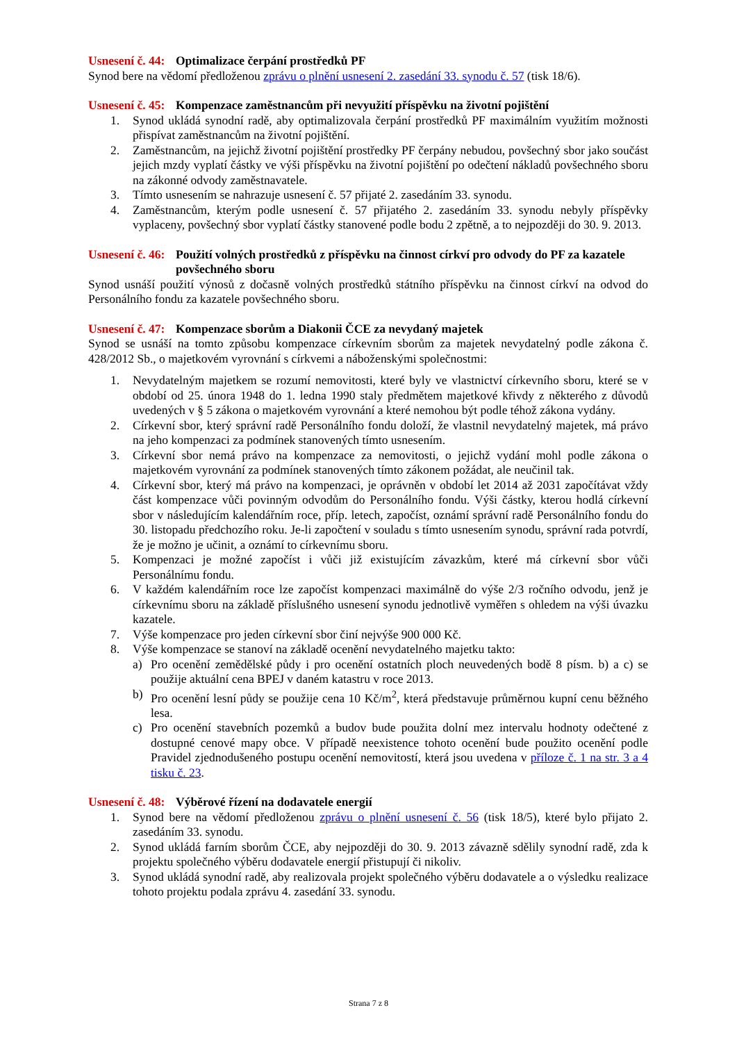Usnesení č. 44: Optimalizace čerpání prostředků PF
Synod bere na vědomí předloženou zprávu o plnění usnesení 2. zasedání 33. synodu č. 57 (tisk 18/6).
Usnesení č. 45: Kompenzace zaměstnancům při nevyužití příspěvku na životní pojištění
1. Synod ukládá synodní radě, aby optimalizovala čerpání prostředků PF maximálním využitím možnosti přispívat zaměstnancům na životní pojištění.
2. Zaměstnancům, na jejichž životní pojištění prostředky PF čerpány nebudou, povšechný sbor jako součást jejich mzdy vyplatí částky ve výši příspěvku na životní pojištění po odečtení nákladů povšechného sboru na zákonné odvody zaměstnavatele.
3. Tímto usnesením se nahrazuje usnesení č. 57 přijaté 2. zasedáním 33. synodu.
4. Zaměstnancům, kterým podle usnesení č. 57 přijatého 2. zasedáním 33. synodu nebyly příspěvky vyplaceny, povšechný sbor vyplatí částky stanovené podle bodu 2 zpětně, a to nejpozději do 30. 9. 2013.
Usnesení č. 46: Použití volných prostředků z příspěvku na činnost církví pro odvody do PF za kazatele povšechného sboru
Synod usnáší použití výnosů z dočasně volných prostředků státního příspěvku na činnost církví na odvod do Personálního fondu za kazatele povšechného sboru.
Usnesení č. 47: Kompenzace sborům a Diakonii ČCE za nevydaný majetek
Synod se usnáší na tomto způsobu kompenzace církevním sborům za majetek nevydatelný podle zákona č. 428/2012 Sb., o majetkovém vyrovnání s církvemi a náboženskými společnostmi:
1. Nevydatelným majetkem se rozumí nemovitosti, které byly ve vlastnictví církevního sboru, které se v období od 25. února 1948 do 1. ledna 1990 staly předmětem majetkové křivdy z některého z důvodů uvedených v § 5 zákona o majetkovém vyrovnání a které nemohou být podle téhož zákona vydány.
2. Církevní sbor, který správní radě Personálního fondu doloží, že vlastnil nevydatelný majetek, má právo na jeho kompenzaci za podmínek stanovených tímto usnesením.
3. Církevní sbor nemá právo na kompenzace za nemovitosti, o jejichž vydání mohl podle zákona o majetkovém vyrovnání za podmínek stanovených tímto zákonem požádat, ale neučinil tak.
4. Církevní sbor, který má právo na kompenzaci, je oprávněn v období let 2014 až 2031 započítávat vždy část kompenzace vůči povinným odvodům do Personálního fondu. Výši částky, kterou hodlá církevní sbor v následujícím kalendářním roce, příp. letech, započíst, oznámí správní radě Personálního fondu do 30. listopadu předchozího roku. Je-li započtení v souladu s tímto usnesením synodu, správní rada potvrdí, že je možno je učinit, a oznámí to církevnímu sboru.
5. Kompenzaci je možné započíst i vůči již existujícím závazkům, které má církevní sbor vůči Personálnímu fondu.
6. V každém kalendářním roce lze započíst kompenzaci maximálně do výše 2/3 ročního odvodu, jenž je církevnímu sboru na základě příslušného usnesení synodu jednotlivě vyměřen s ohledem na výši úvazku kazatele.
7. Výše kompenzace pro jeden církevní sbor činí nejvýše 900 000 Kč.
8. Výše kompenzace se stanoví na základě ocenění nevydatelného majetku takto:
a) Pro ocenění zemědělské půdy i pro ocenění ostatních ploch neuvedených bodě 8 písm. b) a c) se použije aktuální cena BPEJ v daném katastru v roce 2013.
b) Pro ocenění lesní půdy se použije cena 10 Kč/m<sup>2</sup>, která představuje průměrnou kupní cenu běžného lesa.
c) Pro ocenění stavebních pozemků a budov bude použita dolní mez intervalu hodnoty odečtené z dostupné cenové mapy obce. V případě neexistence tohoto ocenění bude použito ocenění podle Pravidel zjednodušeného postupu ocenění nemovitostí, která jsou uvedena v příloze č. 1 na str. 3 a 4 tisku č. 23.
Usnesení č. 48: Výběrové řízení na dodavatele energií
1. Synod bere na vědomí předloženou zprávu o plnění usnesení č. 56 (tisk 18/5), které bylo přijato 2. zasedáním 33. synodu.
2. Synod ukládá farním sborům ČCE, aby nejpozději do 30. 9. 2013 závazně sdělily synodní radě, zda k projektu společného výběru dodavatele energií přistupují či nikoliv.
3. Synod ukládá synodní radě, aby realizovala projekt společného výběru dodavatele a o výsledku realizace tohoto projektu podala zprávu 4. zasedání 33. synodu.
Strana 7 z 8